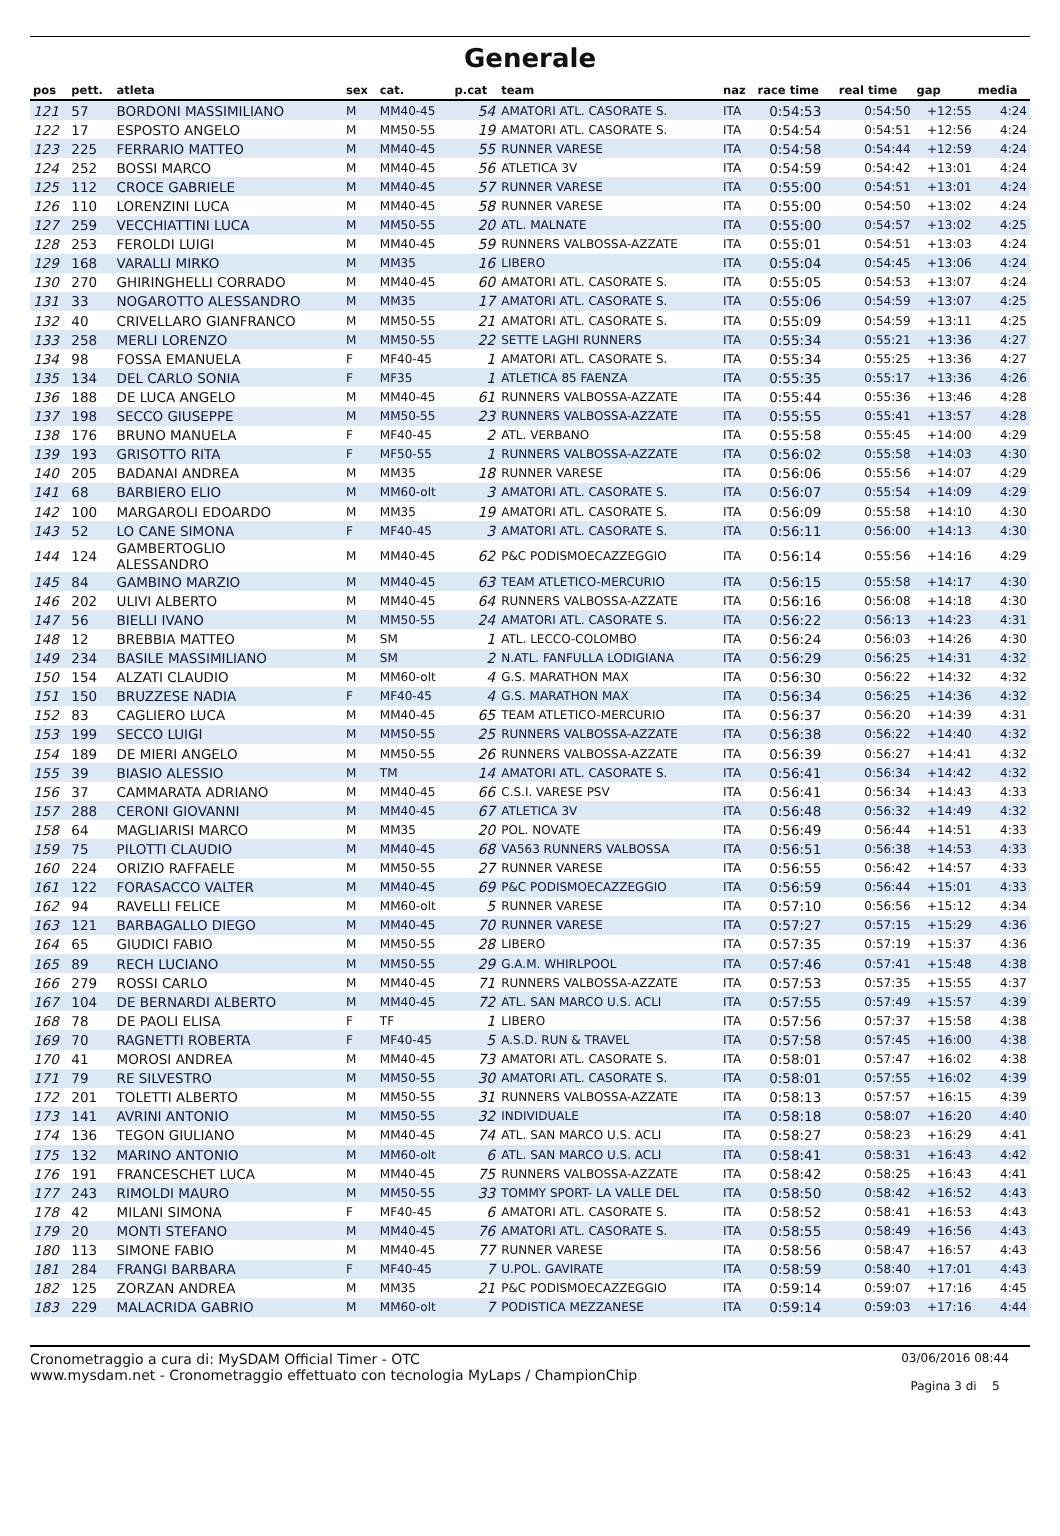Generale
| pos | pett. | atleta | sex | cat. | p.cat | team | naz | race time | real time | gap | media |
| --- | --- | --- | --- | --- | --- | --- | --- | --- | --- | --- | --- |
| 121 | 57 | BORDONI MASSIMILIANO | M | MM40-45 | 54 | AMATORI ATL. CASORATE S. | ITA | 0:54:53 | 0:54:50 | +12:55 | 4:24 |
| 122 | 17 | ESPOSTO ANGELO | M | MM50-55 | 19 | AMATORI ATL. CASORATE S. | ITA | 0:54:54 | 0:54:51 | +12:56 | 4:24 |
| 123 | 225 | FERRARIO MATTEO | M | MM40-45 | 55 | RUNNER VARESE | ITA | 0:54:58 | 0:54:44 | +12:59 | 4:24 |
| 124 | 252 | BOSSI MARCO | M | MM40-45 | 56 | ATLETICA 3V | ITA | 0:54:59 | 0:54:42 | +13:01 | 4:24 |
| 125 | 112 | CROCE GABRIELE | M | MM40-45 | 57 | RUNNER VARESE | ITA | 0:55:00 | 0:54:51 | +13:01 | 4:24 |
| 126 | 110 | LORENZINI LUCA | M | MM40-45 | 58 | RUNNER VARESE | ITA | 0:55:00 | 0:54:50 | +13:02 | 4:24 |
| 127 | 259 | VECCHIATTINI LUCA | M | MM50-55 | 20 | ATL. MALNATE | ITA | 0:55:00 | 0:54:57 | +13:02 | 4:25 |
| 128 | 253 | FEROLDI LUIGI | M | MM40-45 | 59 | RUNNERS VALBOSSA-AZZATE | ITA | 0:55:01 | 0:54:51 | +13:03 | 4:24 |
| 129 | 168 | VARALLI MIRKO | M | MM35 | 16 | LIBERO | ITA | 0:55:04 | 0:54:45 | +13:06 | 4:24 |
| 130 | 270 | GHIRINGHELLI CORRADO | M | MM40-45 | 60 | AMATORI ATL. CASORATE S. | ITA | 0:55:05 | 0:54:53 | +13:07 | 4:24 |
| 131 | 33 | NOGAROTTO ALESSANDRO | M | MM35 | 17 | AMATORI ATL. CASORATE S. | ITA | 0:55:06 | 0:54:59 | +13:07 | 4:25 |
| 132 | 40 | CRIVELLARO GIANFRANCO | M | MM50-55 | 21 | AMATORI ATL. CASORATE S. | ITA | 0:55:09 | 0:54:59 | +13:11 | 4:25 |
| 133 | 258 | MERLI LORENZO | M | MM50-55 | 22 | SETTE LAGHI RUNNERS | ITA | 0:55:34 | 0:55:21 | +13:36 | 4:27 |
| 134 | 98 | FOSSA EMANUELA | F | MF40-45 | 1 | AMATORI ATL. CASORATE S. | ITA | 0:55:34 | 0:55:25 | +13:36 | 4:27 |
| 135 | 134 | DEL CARLO SONIA | F | MF35 | 1 | ATLETICA 85 FAENZA | ITA | 0:55:35 | 0:55:17 | +13:36 | 4:26 |
| 136 | 188 | DE LUCA ANGELO | M | MM40-45 | 61 | RUNNERS VALBOSSA-AZZATE | ITA | 0:55:44 | 0:55:36 | +13:46 | 4:28 |
| 137 | 198 | SECCO GIUSEPPE | M | MM50-55 | 23 | RUNNERS VALBOSSA-AZZATE | ITA | 0:55:55 | 0:55:41 | +13:57 | 4:28 |
| 138 | 176 | BRUNO MANUELA | F | MF40-45 | 2 | ATL. VERBANO | ITA | 0:55:58 | 0:55:45 | +14:00 | 4:29 |
| 139 | 193 | GRISOTTO RITA | F | MF50-55 | 1 | RUNNERS VALBOSSA-AZZATE | ITA | 0:56:02 | 0:55:58 | +14:03 | 4:30 |
| 140 | 205 | BADANAI ANDREA | M | MM35 | 18 | RUNNER VARESE | ITA | 0:56:06 | 0:55:56 | +14:07 | 4:29 |
| 141 | 68 | BARBIERO ELIO | M | MM60-olt | 3 | AMATORI ATL. CASORATE S. | ITA | 0:56:07 | 0:55:54 | +14:09 | 4:29 |
| 142 | 100 | MARGAROLI EDOARDO | M | MM35 | 19 | AMATORI ATL. CASORATE S. | ITA | 0:56:09 | 0:55:58 | +14:10 | 4:30 |
| 143 | 52 | LO CANE SIMONA | F | MF40-45 | 3 | AMATORI ATL. CASORATE S. | ITA | 0:56:11 | 0:56:00 | +14:13 | 4:30 |
| 144 | 124 | GAMBERTOGLIO ALESSANDRO | M | MM40-45 | 62 | P&C PODISMOECAZZEGGIO | ITA | 0:56:14 | 0:55:56 | +14:16 | 4:29 |
| 145 | 84 | GAMBINO MARZIO | M | MM40-45 | 63 | TEAM ATLETICO-MERCURIO | ITA | 0:56:15 | 0:55:58 | +14:17 | 4:30 |
| 146 | 202 | ULIVI ALBERTO | M | MM40-45 | 64 | RUNNERS VALBOSSA-AZZATE | ITA | 0:56:16 | 0:56:08 | +14:18 | 4:30 |
| 147 | 56 | BIELLI IVANO | M | MM50-55 | 24 | AMATORI ATL. CASORATE S. | ITA | 0:56:22 | 0:56:13 | +14:23 | 4:31 |
| 148 | 12 | BREBBIA MATTEO | M | SM | 1 | ATL. LECCO-COLOMBO | ITA | 0:56:24 | 0:56:03 | +14:26 | 4:30 |
| 149 | 234 | BASILE MASSIMILIANO | M | SM | 2 | N.ATL. FANFULLA LODIGIANA | ITA | 0:56:29 | 0:56:25 | +14:31 | 4:32 |
| 150 | 154 | ALZATI CLAUDIO | M | MM60-olt | 4 | G.S. MARATHON MAX | ITA | 0:56:30 | 0:56:22 | +14:32 | 4:32 |
| 151 | 150 | BRUZZESE NADIA | F | MF40-45 | 4 | G.S. MARATHON MAX | ITA | 0:56:34 | 0:56:25 | +14:36 | 4:32 |
| 152 | 83 | CAGLIERO LUCA | M | MM40-45 | 65 | TEAM ATLETICO-MERCURIO | ITA | 0:56:37 | 0:56:20 | +14:39 | 4:31 |
| 153 | 199 | SECCO LUIGI | M | MM50-55 | 25 | RUNNERS VALBOSSA-AZZATE | ITA | 0:56:38 | 0:56:22 | +14:40 | 4:32 |
| 154 | 189 | DE MIERI ANGELO | M | MM50-55 | 26 | RUNNERS VALBOSSA-AZZATE | ITA | 0:56:39 | 0:56:27 | +14:41 | 4:32 |
| 155 | 39 | BIASIO ALESSIO | M | TM | 14 | AMATORI ATL. CASORATE S. | ITA | 0:56:41 | 0:56:34 | +14:42 | 4:32 |
| 156 | 37 | CAMMARATA ADRIANO | M | MM40-45 | 66 | C.S.I. VARESE PSV | ITA | 0:56:41 | 0:56:34 | +14:43 | 4:33 |
| 157 | 288 | CERONI GIOVANNI | M | MM40-45 | 67 | ATLETICA 3V | ITA | 0:56:48 | 0:56:32 | +14:49 | 4:32 |
| 158 | 64 | MAGLIARISI MARCO | M | MM35 | 20 | POL. NOVATE | ITA | 0:56:49 | 0:56:44 | +14:51 | 4:33 |
| 159 | 75 | PILOTTI CLAUDIO | M | MM40-45 | 68 | VA563 RUNNERS VALBOSSA | ITA | 0:56:51 | 0:56:38 | +14:53 | 4:33 |
| 160 | 224 | ORIZIO RAFFAELE | M | MM50-55 | 27 | RUNNER VARESE | ITA | 0:56:55 | 0:56:42 | +14:57 | 4:33 |
| 161 | 122 | FORASACCO VALTER | M | MM40-45 | 69 | P&C PODISMOECAZZEGGIO | ITA | 0:56:59 | 0:56:44 | +15:01 | 4:33 |
| 162 | 94 | RAVELLI FELICE | M | MM60-olt | 5 | RUNNER VARESE | ITA | 0:57:10 | 0:56:56 | +15:12 | 4:34 |
| 163 | 121 | BARBAGALLO DIEGO | M | MM40-45 | 70 | RUNNER VARESE | ITA | 0:57:27 | 0:57:15 | +15:29 | 4:36 |
| 164 | 65 | GIUDICI FABIO | M | MM50-55 | 28 | LIBERO | ITA | 0:57:35 | 0:57:19 | +15:37 | 4:36 |
| 165 | 89 | RECH LUCIANO | M | MM50-55 | 29 | G.A.M. WHIRLPOOL | ITA | 0:57:46 | 0:57:41 | +15:48 | 4:38 |
| 166 | 279 | ROSSI CARLO | M | MM40-45 | 71 | RUNNERS VALBOSSA-AZZATE | ITA | 0:57:53 | 0:57:35 | +15:55 | 4:37 |
| 167 | 104 | DE BERNARDI ALBERTO | M | MM40-45 | 72 | ATL. SAN MARCO U.S. ACLI | ITA | 0:57:55 | 0:57:49 | +15:57 | 4:39 |
| 168 | 78 | DE PAOLI ELISA | F | TF | 1 | LIBERO | ITA | 0:57:56 | 0:57:37 | +15:58 | 4:38 |
| 169 | 70 | RAGNETTI ROBERTA | F | MF40-45 | 5 | A.S.D. RUN & TRAVEL | ITA | 0:57:58 | 0:57:45 | +16:00 | 4:38 |
| 170 | 41 | MOROSI ANDREA | M | MM40-45 | 73 | AMATORI ATL. CASORATE S. | ITA | 0:58:01 | 0:57:47 | +16:02 | 4:38 |
| 171 | 79 | RE SILVESTRO | M | MM50-55 | 30 | AMATORI ATL. CASORATE S. | ITA | 0:58:01 | 0:57:55 | +16:02 | 4:39 |
| 172 | 201 | TOLETTI ALBERTO | M | MM50-55 | 31 | RUNNERS VALBOSSA-AZZATE | ITA | 0:58:13 | 0:57:57 | +16:15 | 4:39 |
| 173 | 141 | AVRINI ANTONIO | M | MM50-55 | 32 | INDIVIDUALE | ITA | 0:58:18 | 0:58:07 | +16:20 | 4:40 |
| 174 | 136 | TEGON GIULIANO | M | MM40-45 | 74 | ATL. SAN MARCO U.S. ACLI | ITA | 0:58:27 | 0:58:23 | +16:29 | 4:41 |
| 175 | 132 | MARINO ANTONIO | M | MM60-olt | 6 | ATL. SAN MARCO U.S. ACLI | ITA | 0:58:41 | 0:58:31 | +16:43 | 4:42 |
| 176 | 191 | FRANCESCHET LUCA | M | MM40-45 | 75 | RUNNERS VALBOSSA-AZZATE | ITA | 0:58:42 | 0:58:25 | +16:43 | 4:41 |
| 177 | 243 | RIMOLDI MAURO | M | MM50-55 | 33 | TOMMY SPORT- LA VALLE DEL | ITA | 0:58:50 | 0:58:42 | +16:52 | 4:43 |
| 178 | 42 | MILANI SIMONA | F | MF40-45 | 6 | AMATORI ATL. CASORATE S. | ITA | 0:58:52 | 0:58:41 | +16:53 | 4:43 |
| 179 | 20 | MONTI STEFANO | M | MM40-45 | 76 | AMATORI ATL. CASORATE S. | ITA | 0:58:55 | 0:58:49 | +16:56 | 4:43 |
| 180 | 113 | SIMONE FABIO | M | MM40-45 | 77 | RUNNER VARESE | ITA | 0:58:56 | 0:58:47 | +16:57 | 4:43 |
| 181 | 284 | FRANGI BARBARA | F | MF40-45 | 7 | U.POL. GAVIRATE | ITA | 0:58:59 | 0:58:40 | +17:01 | 4:43 |
| 182 | 125 | ZORZAN ANDREA | M | MM35 | 21 | P&C PODISMOECAZZEGGIO | ITA | 0:59:14 | 0:59:07 | +17:16 | 4:45 |
| 183 | 229 | MALACRIDA GABRIO | M | MM60-olt | 7 | PODISTICA MEZZANESE | ITA | 0:59:14 | 0:59:03 | +17:16 | 4:44 |
Cronometraggio a cura di: MySDAM Official Timer - OTC
www.mysdam.net - Cronometraggio effettuato con tecnologia MyLaps / ChampionChip
03/06/2016 08:44
Pagina 3 di 5